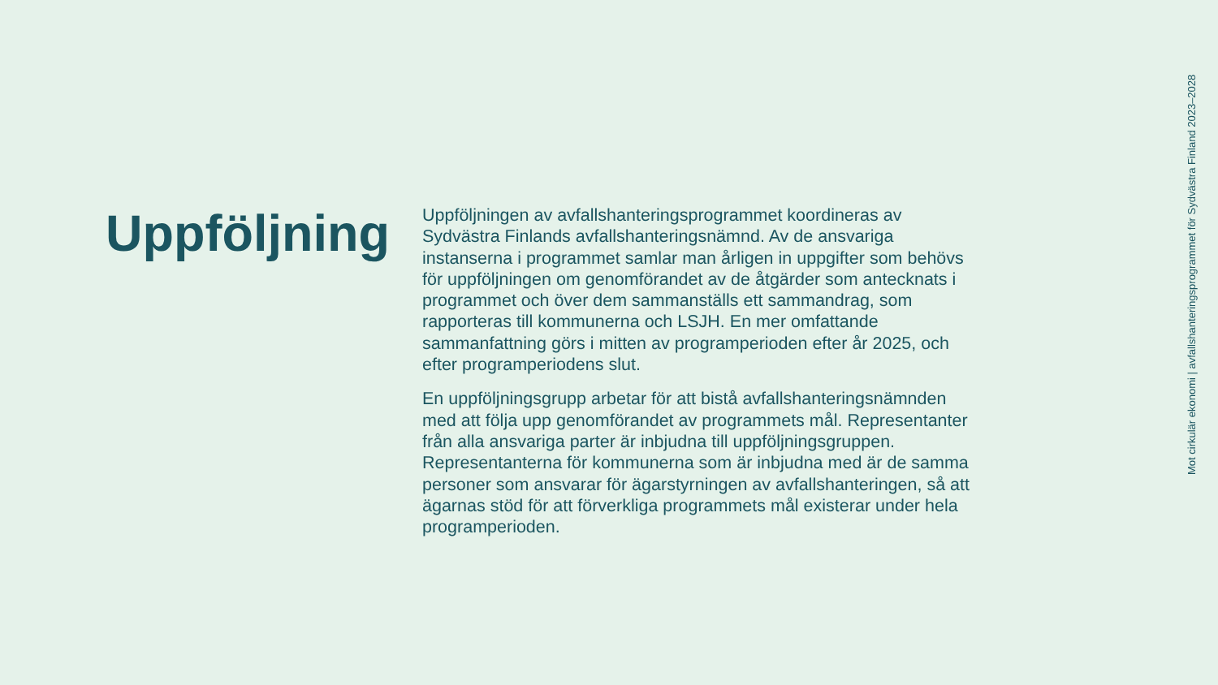Uppföljning
Uppföljningen av avfallshanteringsprogrammet koordineras av Sydvästra Finlands avfallshanteringsnämnd. Av de ansvariga instanserna i programmet samlar man årligen in uppgifter som behövs för uppföljningen om genomförandet av de åtgärder som antecknats i programmet och över dem sammanställs ett sammandrag, som rapporteras till kommunerna och LSJH. En mer omfattande sammanfattning görs i mitten av programperioden efter år 2025, och efter programperiodens slut.
En uppföljningsgrupp arbetar för att bistå avfallshanteringsnämnden med att följa upp genomförandet av programmets mål. Representanter från alla ansvariga parter är inbjudna till uppföljningsgruppen. Representanterna för kommunerna som är inbjudna med är de samma personer som ansvarar för ägarstyrningen av avfallshanteringen, så att ägarnas stöd för att förverkliga programmets mål existerar under hela programperioden.
Mot cirkulär ekonomi | avfallshanteringsprogrammet för Sydvästra Finland 2023–2028